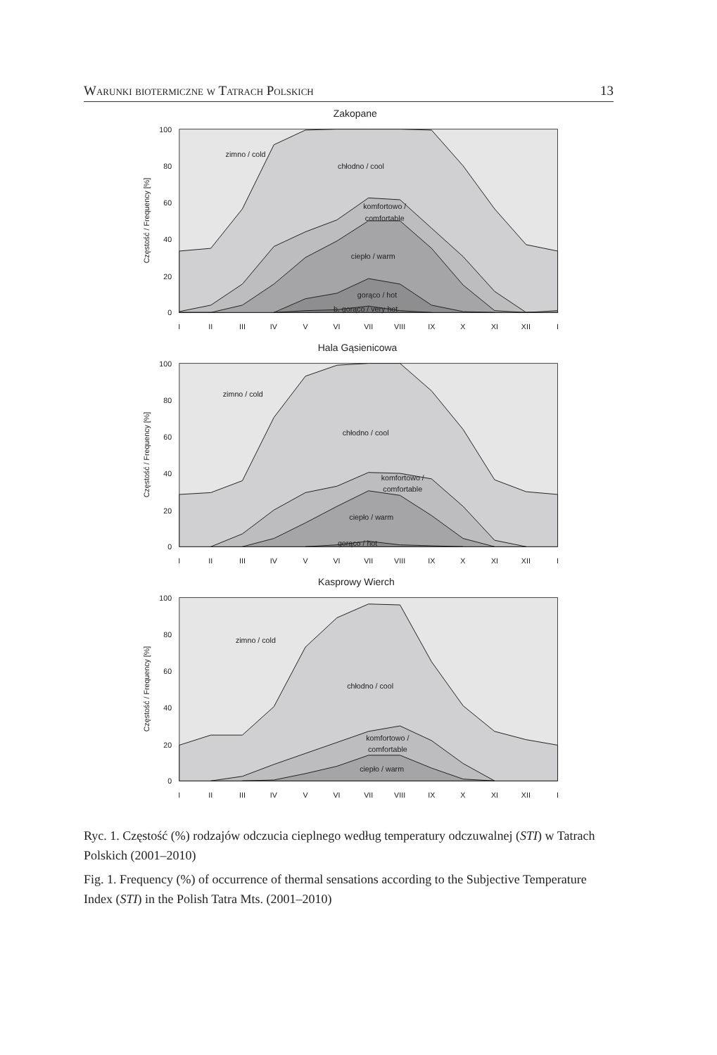Warunki biotermiczne w Tatrach Polskich 13
Zakopane
zimno / cold
chłodno / cool
komfortowo /
comfortable
ciepło / warm
gorąco / hot
b. gorąco / very hot
100
80
60
40
20
0
Częstość / Frequency [%]
I
II
III
IV
V
VI
VII
VIII
IX
X
XI
XII
I
Hala Gąsienicowa
zimno / cold
chłodno / cool
komfortowo /
comfortable
ciepło / warm
gorąco / hot
100
80
60
40
20
0
Częstość / Frequency [%]
I
II
III
IV
V
VI
VII
VIII
IX
X
XI
XII
I
Kasprowy Wierch
zimno / cold
chłodno / cool
komfortowo /
comfortable
ciepło / warm
100
80
60
40
20
0
Częstość / Frequency [%]
I
II
III
IV
V
VI
VII
VIII
IX
X
XI
XII
I
Ryc. 1. Częstość (%) rodzajów odczucia cieplnego według temperatury odczuwalnej (STI) w Tatrach Polskich (2001–2010)
Fig. 1. Frequency (%) of occurrence of thermal sensations according to the Subjective Temperature Index (STI) in the Polish Tatra Mts. (2001–2010)